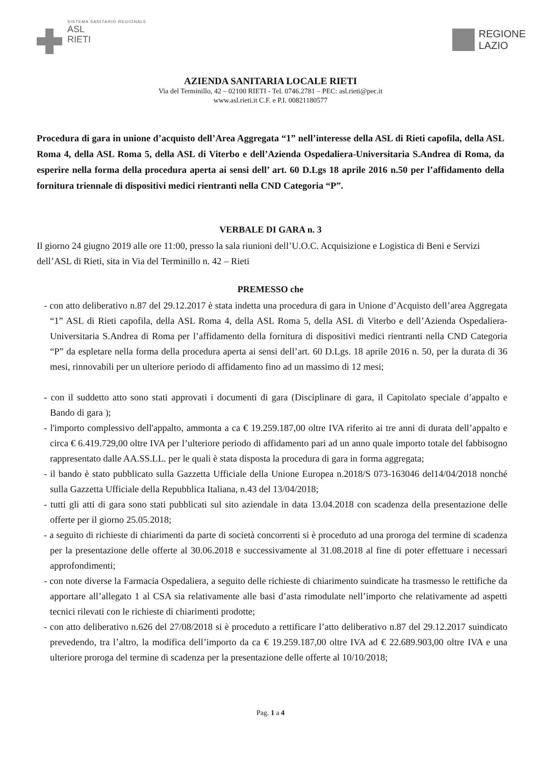SISTEMA SANITARIO REGIONALE
ASL
RIETI
REGIONE
LAZIO
AZIENDA SANITARIA LOCALE RIETI
Via del Terminillo, 42 – 02100 RIETI - Tel. 0746.2781 – PEC: asl.rieti@pec.it
www.asl.rieti.it C.F. e P.I. 00821180577
Procedura di gara in unione d’acquisto dell’Area Aggregata “1” nell’interesse della ASL di Rieti capofila, della ASL Roma 4, della ASL Roma 5, della ASL di Viterbo e dell’Azienda Ospedaliera-Universitaria S.Andrea di Roma, da esperire nella forma della procedura aperta ai sensi dell’ art. 60 D.Lgs 18 aprile 2016 n.50 per l’affidamento della fornitura triennale di dispositivi medici rientranti nella CND Categoria “P”.
VERBALE DI GARA n. 3
Il giorno 24 giugno 2019 alle ore 11:00, presso la sala riunioni dell’U.O.C. Acquisizione e Logistica di Beni e Servizi dell’ASL di Rieti, sita in Via del Terminillo n. 42 – Rieti
PREMESSO che
- con atto deliberativo n.87 del 29.12.2017 è stata indetta una procedura di gara in Unione d’Acquisto dell’area Aggregata “1” ASL di Rieti capofila, della ASL Roma 4, della ASL Roma 5, della ASL di Viterbo e dell’Azienda Ospedaliera-Universitaria S.Andrea di Roma per l’affidamento della fornitura di dispositivi medici rientranti nella CND Categoria “P” da espletare nella forma della procedura aperta ai sensi dell’art. 60 D.Lgs. 18 aprile 2016 n. 50, per la durata di 36 mesi, rinnovabili per un ulteriore periodo di affidamento fino ad un massimo di 12 mesi;
- con il suddetto atto sono stati approvati i documenti di gara (Disciplinare di gara, il Capitolato speciale d’appalto e Bando di gara );
- l'importo complessivo dell'appalto, ammonta a ca € 19.259.187,00 oltre IVA riferito ai tre anni di durata dell’appalto e circa € 6.419.729,00 oltre IVA per l’ulteriore periodo di affidamento pari ad un anno quale importo totale del fabbisogno rappresentato dalle AA.SS.LL. per le quali è stata disposta la procedura di gara in forma aggregata;
- il bando è stato pubblicato sulla Gazzetta Ufficiale della Unione Europea n.2018/S 073-163046 del14/04/2018 nonché sulla Gazzetta Ufficiale della Repubblica Italiana, n.43 del 13/04/2018;
- tutti gli atti di gara sono stati pubblicati sul sito aziendale in data 13.04.2018 con scadenza della presentazione delle offerte per il giorno 25.05.2018;
- a seguito di richieste di chiarimenti da parte di società concorrenti si è proceduto ad una proroga del termine di scadenza per la presentazione delle offerte al 30.06.2018 e successivamente al 31.08.2018 al fine di poter effettuare i necessari approfondimenti;
- con note diverse la Farmacia Ospedaliera, a seguito delle richieste di chiarimento suindicate ha trasmesso le rettifiche da apportare all’allegato 1 al CSA sia relativamente alle basi d’asta rimodulate nell’importo che relativamente ad aspetti tecnici rilevati con le richieste di chiarimenti prodotte;
- con atto deliberativo n.626 del 27/08/2018 si è proceduto a rettificare l’atto deliberativo n.87 del 29.12.2017 suindicato prevedendo, tra l’altro, la modifica dell’importo da ca € 19.259.187,00 oltre IVA ad € 22.689.903,00 oltre IVA e una ulteriore proroga del termine di scadenza per la presentazione delle offerte al 10/10/2018;
Pag. 1 a 4